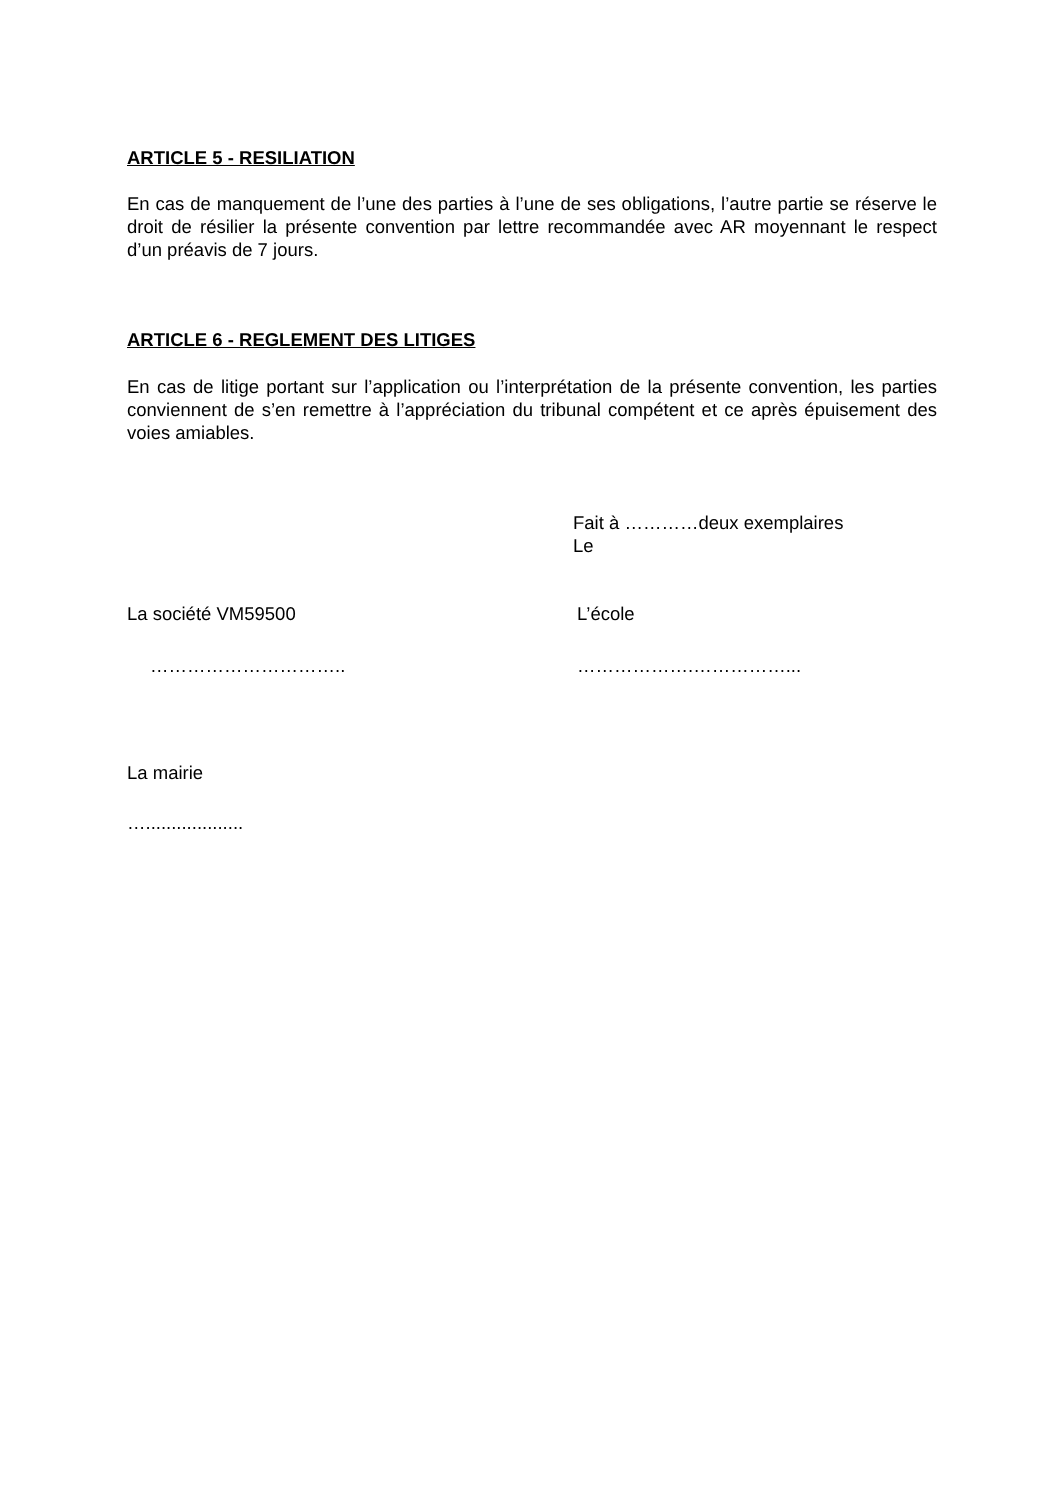ARTICLE 5 - RESILIATION
En cas de manquement de l’une des parties à l’une de ses obligations, l’autre partie se réserve le droit de résilier la présente convention par lettre recommandée avec AR moyennant le respect d’un préavis de 7 jours.
ARTICLE 6 - REGLEMENT DES LITIGES
En cas de litige portant sur l’application ou l’interprétation de la présente convention, les parties conviennent de s’en remettre à l’appréciation du tribunal compétent et ce après épuisement des voies amiables.
Fait à …………deux exemplaires
Le
La société VM59500 L’école
………………………….. ……………….……………...
La mairie
…...................